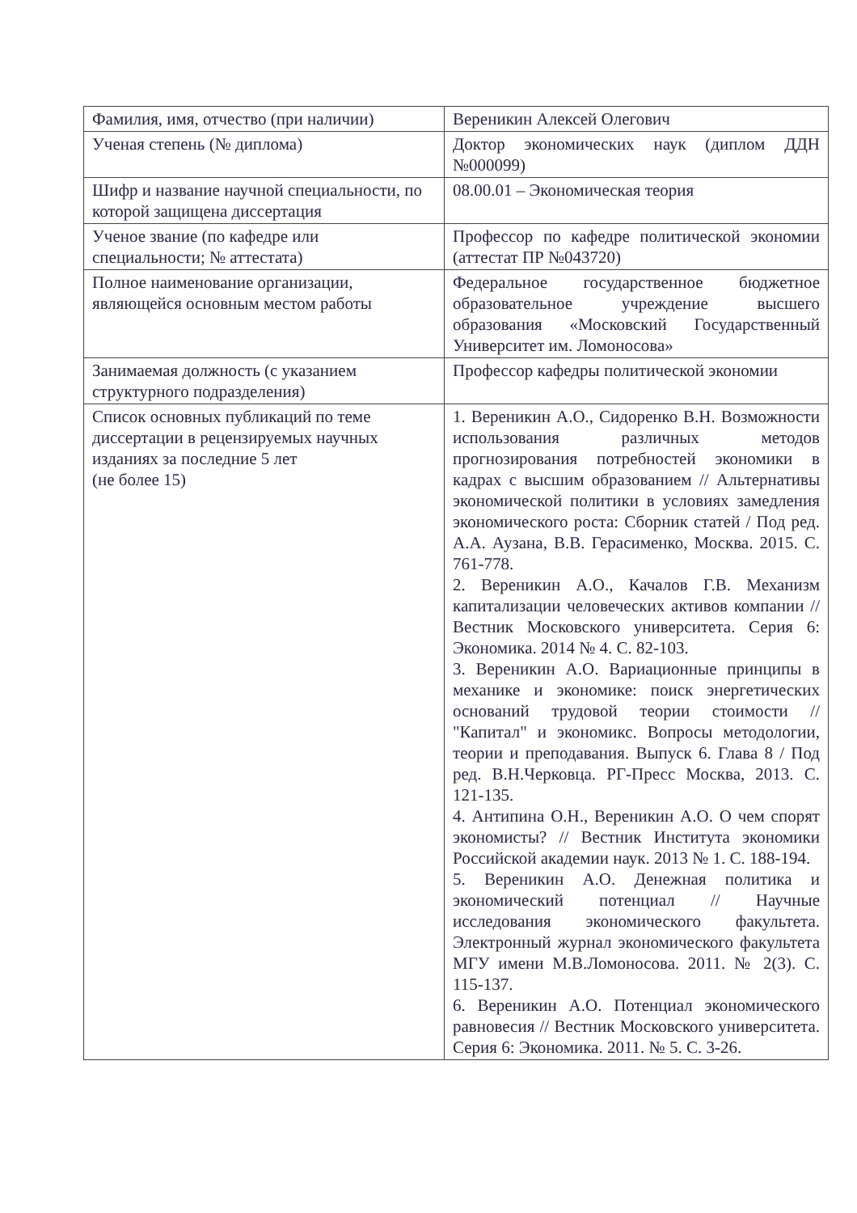| Фамилия, имя, отчество (при наличии) | Вереникин Алексей Олегович |
| Ученая степень (№ диплома) | Доктор экономических наук (диплом ДДН №000099) |
| Шифр и название научной специальности, по которой защищена диссертация | 08.00.01 – Экономическая теория |
| Ученое звание (по кафедре или специальности; № аттестата) | Профессор по кафедре политической экономии (аттестат ПР №043720) |
| Полное наименование организации, являющейся основным местом работы | Федеральное государственное бюджетное образовательное учреждение высшего образования «Московский Государственный Университет им. Ломоносова» |
| Занимаемая должность (с указанием структурного подразделения) | Профессор кафедры политической экономии |
| Список основных публикаций по теме диссертации в рецензируемых научных изданиях за последние 5 лет (не более 15) | 1. Вереникин А.О., Сидоренко В.Н. Возможности использования различных методов прогнозирования потребностей экономики в кадрах с высшим образованием // Альтернативы экономической политики в условиях замедления экономического роста: Сборник статей / Под ред. А.А. Аузана, В.В. Герасименко, Москва. 2015. С. 761-778. 2. Вереникин А.О., Качалов Г.В. Механизм капитализации человеческих активов компании // Вестник Московского университета. Серия 6: Экономика. 2014 № 4. С. 82-103. 3. Вереникин А.О. Вариационные принципы в механике и экономике: поиск энергетических оснований трудовой теории стоимости // "Капитал" и экономикс. Вопросы методологии, теории и преподавания. Выпуск 6. Глава 8 / Под ред. В.Н.Черковца. РГ-Пресс Москва, 2013. С. 121-135. 4. Антипина О.Н., Вереникин А.О. О чем спорят экономисты? // Вестник Института экономики Российской академии наук. 2013 № 1. С. 188-194. 5. Вереникин А.О. Денежная политика и экономический потенциал // Научные исследования экономического факультета. Электронный журнал экономического факультета МГУ имени М.В.Ломоносова. 2011. № 2(3). С. 115-137. 6. Вереникин А.О. Потенциал экономического равновесия // Вестник Московского университета. Серия 6: Экономика. 2011. № 5. С. 3-26. |